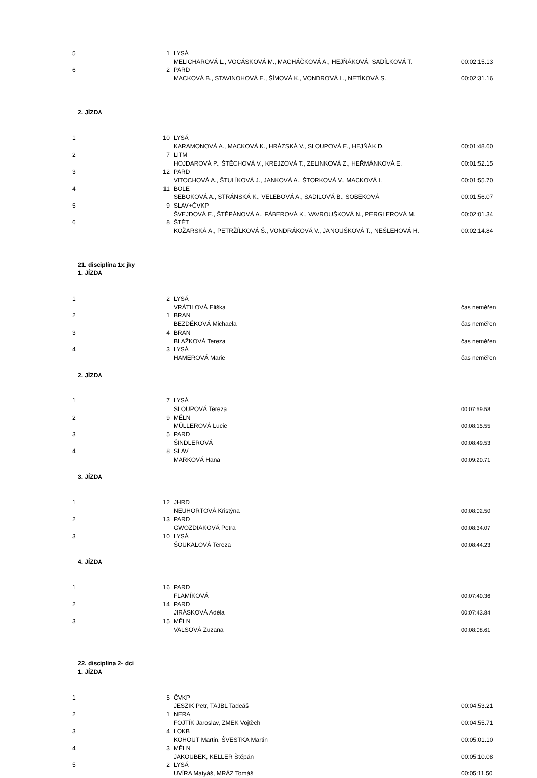| 5 | 1 | LYSÁ | |
| | | MELICHAROVÁ L., VOCÁSKOVÁ M., MACHÁČKOVÁ A., HEJŇÁKOVÁ, SADÍLKOVÁ T. | 00:02:15.13 |
| 6 | 2 | PARD | |
| | | MACKOVÁ B., STAVINOHOVÁ E., ŠÍMOVÁ K., VONDROVÁ L., NETÍKOVÁ S. | 00:02:31.16 |
| 2. JÍZDA | | | |
| 1 | 10 | LYSÁ | |
| | | KARAMONOVÁ A., MACKOVÁ K., HRÁZSKÁ V., SLOUPOVÁ E., HEJŇÁK D. | 00:01:48.60 |
| 2 | 7 | LITM | |
| | | HOJDAROVÁ P., ŠTĚCHOVÁ V., KREJZOVÁ T., ZELINKOVÁ Z., HEŘMÁNKOVÁ E. | 00:01:52.15 |
| 3 | 12 | PARD | |
| | | VITOCHOVÁ A., ŠTULÍKOVÁ J., JANKOVÁ A., ŠTORKOVÁ V., MACKOVÁ I. | 00:01:55.70 |
| 4 | 11 | BOLE | |
| | | SEBÖKOVÁ A., STRÁNSKÁ K., VELEBOVÁ A., SADILOVÁ B., SÖBEKOVÁ | 00:01:56.07 |
| 5 | 9 | SLAV+ČVKP | |
| | | ŠVEJDOVÁ E., ŠTĚPÁNOVÁ A., FÁBEROVÁ K., VAVROUŠKOVÁ N., PERGLEROVÁ M. | 00:02:01.34 |
| 6 | 8 | ŠTĚT | |
| | | KOŽARSKÁ A., PETRŽÍLKOVÁ Š., VONDRÁKOVÁ V., JANOUŠKOVÁ T., NEŠLEHOVÁ H. | 00:02:14.84 |
| 21. disciplína 1x jky | | | |
| 1. JÍZDA | | | |
| 1 | 2 | LYSÁ | |
| | | VRÁTILOVÁ Eliška | čas neměřen |
| 2 | 1 | BRAN | |
| | | BEZDĚKOVÁ Michaela | čas neměřen |
| 3 | 4 | BRAN | |
| | | BLAŽKOVÁ Tereza | čas neměřen |
| 4 | 3 | LYSÁ | |
| | | HAMEROVÁ Marie | čas neměřen |
| 2. JÍZDA | | | |
| 1 | 7 | LYSÁ | |
| | | SLOUPOVÁ Tereza | 00:07:59.58 |
| 2 | 9 | MĚLN | |
| | | MŰLLEROVÁ Lucie | 00:08:15.55 |
| 3 | 5 | PARD | |
| | | ŠINDLEROVÁ | 00:08:49.53 |
| 4 | 8 | SLAV | |
| | | MARKOVÁ Hana | 00:09:20.71 |
| 3. JÍZDA | | | |
| 1 | 12 | JHRD | |
| | | NEUHORTOVÁ Kristýna | 00:08:02.50 |
| 2 | 13 | PARD | |
| | | GWOZDIAKOVÁ Petra | 00:08:34.07 |
| 3 | 10 | LYSÁ | |
| | | ŠOUKALOVÁ Tereza | 00:08:44.23 |
| 4. JÍZDA | | | |
| 1 | 16 | PARD | |
| | | FLAMÍKOVÁ | 00:07:40.36 |
| 2 | 14 | PARD | |
| | | JIRÁSKOVÁ Adéla | 00:07:43.84 |
| 3 | 15 | MĚLN | |
| | | VALSOVÁ Zuzana | 00:08:08.61 |
| 22. disciplína 2- dci | | | |
| 1. JÍZDA | | | |
| 1 | 5 | ČVKP | |
| | | JESZIK Petr, TAJBL Tadeáš | 00:04:53.21 |
| 2 | 1 | NERA | |
| | | FOJTÍK Jaroslav, ZMEK Vojtěch | 00:04:55.71 |
| 3 | 4 | LOKB | |
| | | KOHOUT Martin, ŠVESTKA Martin | 00:05:01.10 |
| 4 | 3 | MĚLN | |
| | | JAKOUBEK, KELLER Štěpán | 00:05:10.08 |
| 5 | 2 | LYSÁ | |
| | | UVÍRA Matyáš, MRÁZ Tomáš | 00:05:11.50 |